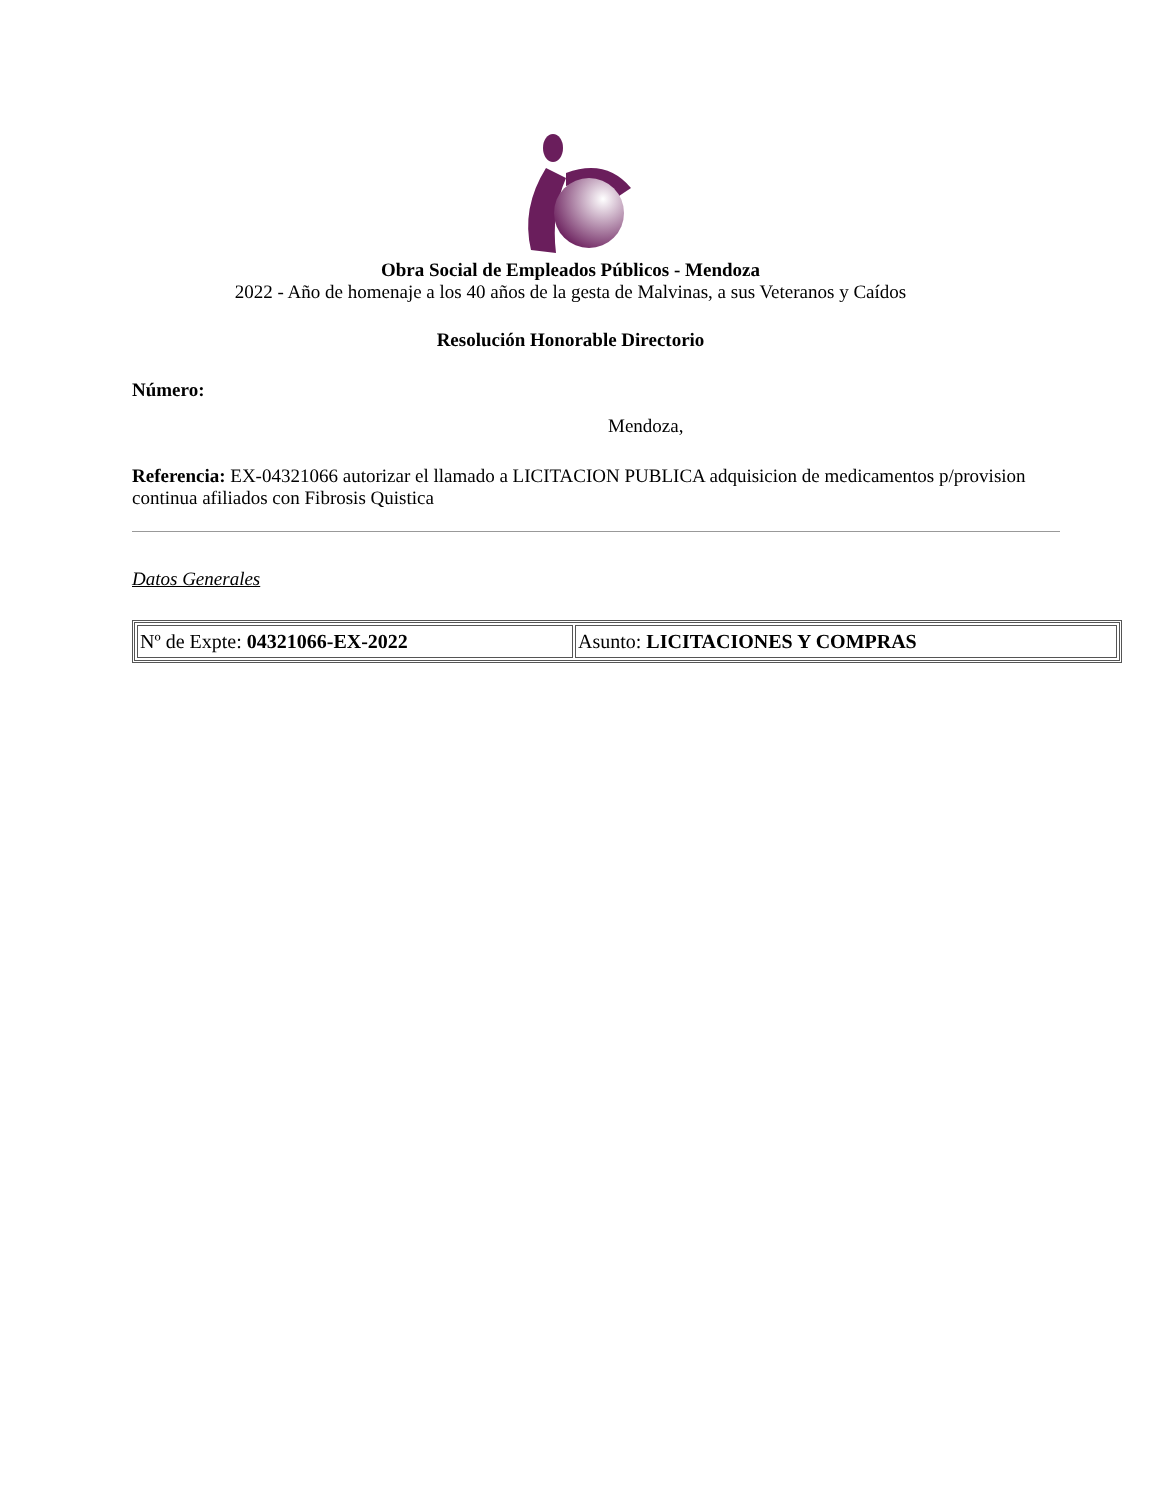Obra Social de Empleados Públicos - Mendoza
2022 - Año de homenaje a los 40 años de la gesta de Malvinas, a sus Veteranos y Caídos
Resolución Honorable Directorio
Número:
Mendoza,
Referencia: EX-04321066 autorizar el llamado a LICITACION PUBLICA adquisicion de medicamentos p/provision continua afiliados con Fibrosis Quistica
Datos Generales
| Nº de Expte: 04321066-EX-2022 | Asunto: LICITACIONES Y COMPRAS |